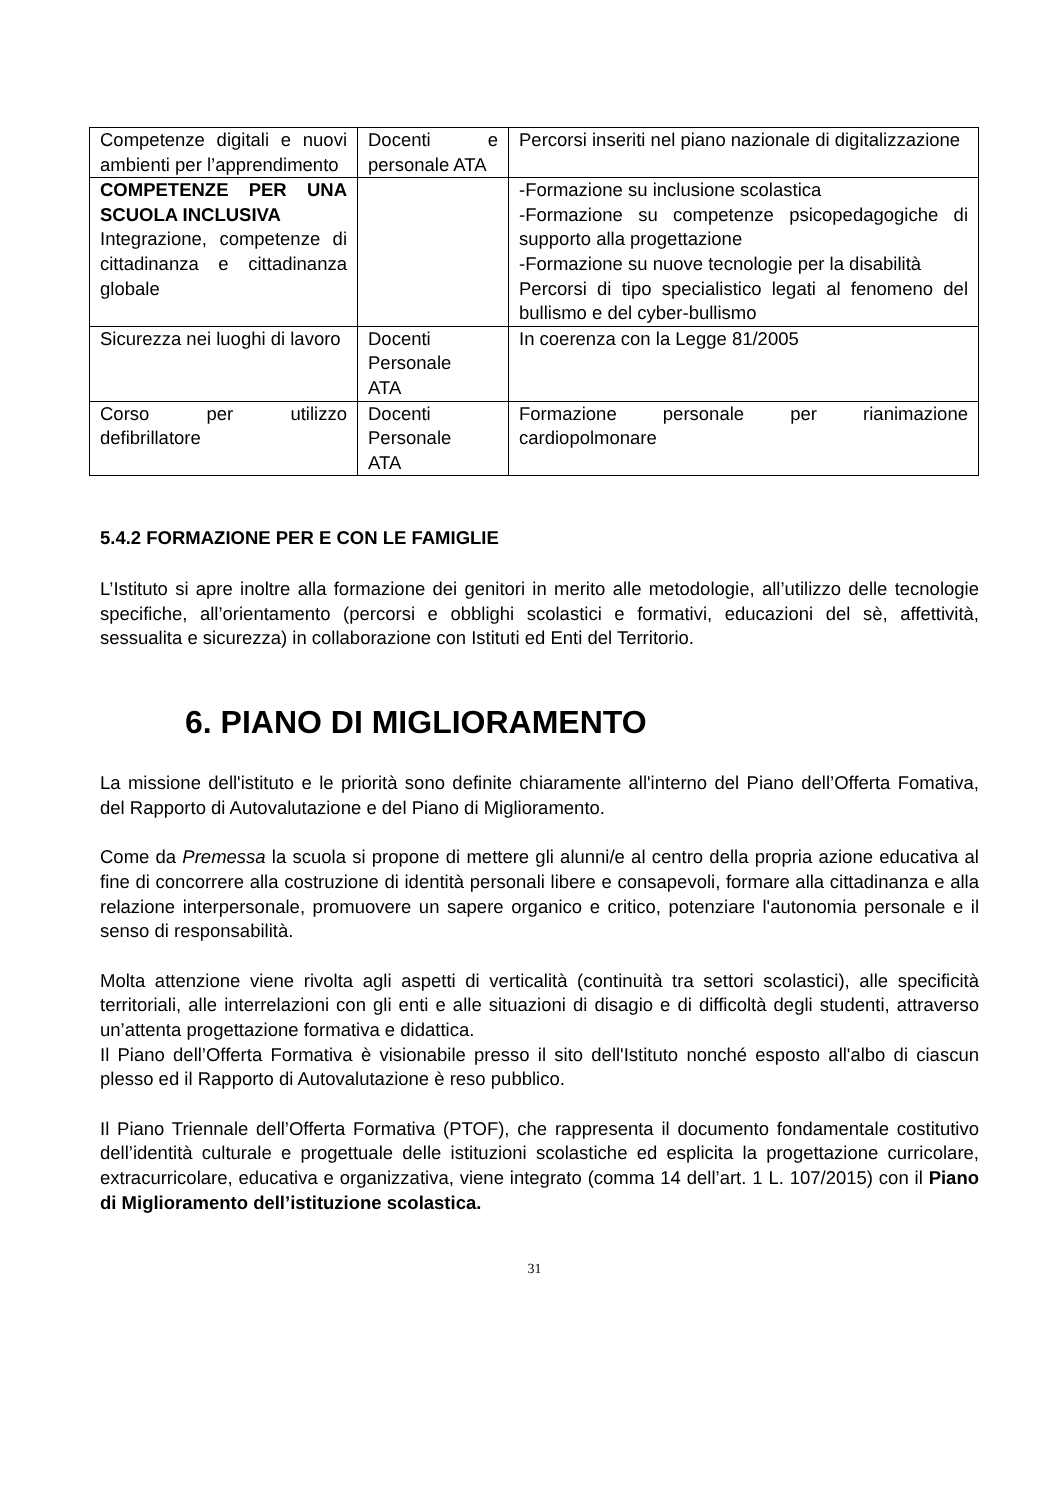| Competenze digitali e nuovi ambienti per l’apprendimento | Docenti e personale ATA | Percorsi inseriti nel piano nazionale di digitalizzazione |
| COMPETENZE PER UNA SCUOLA INCLUSIVA Integrazione, competenze di cittadinanza e cittadinanza globale | | -Formazione su inclusione scolastica -Formazione su competenze psicopedagogiche di supporto alla progettazione -Formazione su nuove tecnologie per la disabilità Percorsi di tipo specialistico legati al fenomeno del bullismo e del cyber-bullismo |
| Sicurezza nei luoghi di lavoro | Docenti Personale ATA | In coerenza con la Legge 81/2005 |
| Corso per utilizzo defibrillatore | Docenti Personale ATA | Formazione personale per rianimazione cardiopolmonare |
5.4.2 FORMAZIONE PER E CON LE FAMIGLIE
L’Istituto si apre inoltre alla formazione dei genitori in merito alle metodologie, all’utilizzo delle tecnologie specifiche, all’orientamento (percorsi e obblighi scolastici e formativi, educazioni del sè, affettività, sessualita e sicurezza) in collaborazione con Istituti ed Enti del Territorio.
6. PIANO DI MIGLIORAMENTO
La missione dell'istituto e le priorità sono definite chiaramente all'interno del Piano dell’Offerta Fomativa, del Rapporto di Autovalutazione e del Piano di Miglioramento.
Come da Premessa la scuola si propone di mettere gli alunni/e al centro della propria azione educativa al fine di concorrere alla costruzione di identità personali libere e consapevoli, formare alla cittadinanza e alla relazione interpersonale, promuovere un sapere organico e critico, potenziare l'autonomia personale e il senso di responsabilità.
Molta attenzione viene rivolta agli aspetti di verticalità (continuità tra settori scolastici), alle specificità territoriali, alle interrelazioni con gli enti e alle situazioni di disagio e di difficoltà degli studenti, attraverso un’attenta progettazione formativa e didattica.
Il Piano dell’Offerta Formativa è visionabile presso il sito dell'Istituto nonché esposto all'albo di ciascun plesso ed il Rapporto di Autovalutazione è reso pubblico.
Il Piano Triennale dell’Offerta Formativa (PTOF), che rappresenta il documento fondamentale costitutivo dell’identità culturale e progettuale delle istituzioni scolastiche ed esplicita la progettazione curricolare, extracurricolare, educativa e organizzativa, viene integrato (comma 14 dell’art. 1 L. 107/2015) con il Piano di Miglioramento dell’istituzione scolastica.
31